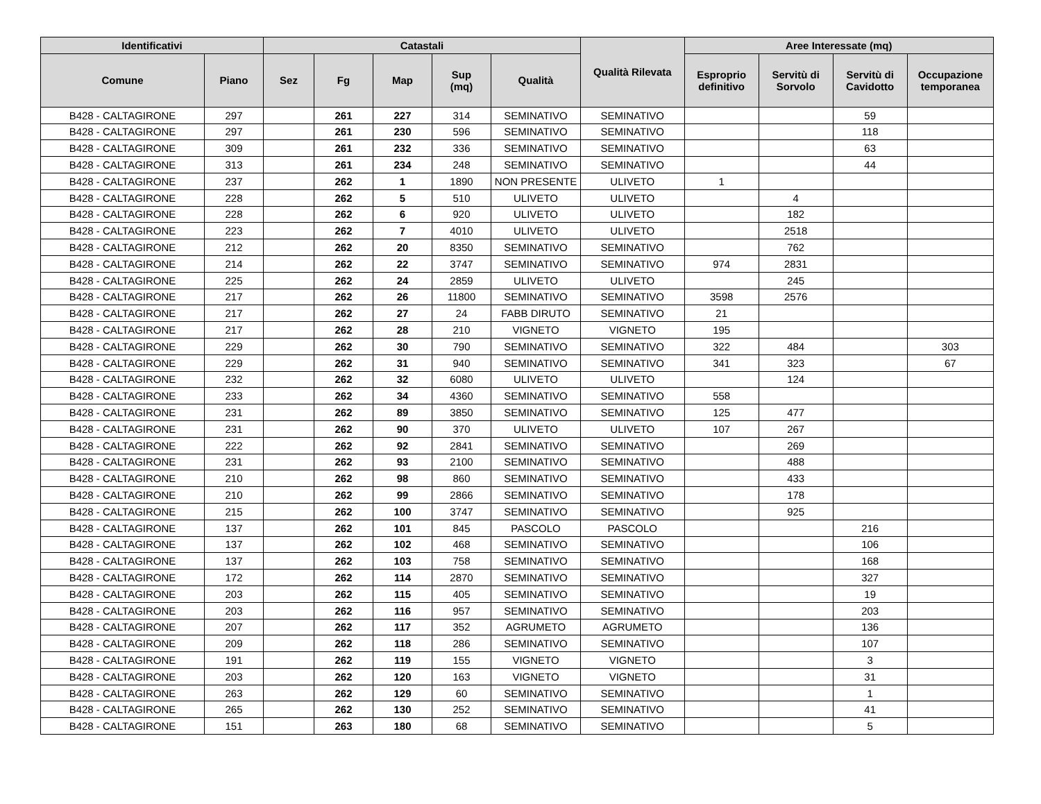| Identificativi | | Catastali | | | | | Qualità Rilevata | Aree Interessate (mq) | | | |
| --- | --- | --- | --- | --- | --- | --- | --- | --- | --- | --- | --- |
| Comune | Piano | Sez | Fg | Map | Sup (mq) | Qualità | | Esproprio definitivo | Servitù di Sorvolo | Servitù di Cavidotto | Occupazione temporanea |
| B428 - CALTAGIRONE | 297 | | 261 | 227 | 314 | SEMINATIVO | SEMINATIVO | | | 59 | |
| B428 - CALTAGIRONE | 297 | | 261 | 230 | 596 | SEMINATIVO | SEMINATIVO | | | 118 | |
| B428 - CALTAGIRONE | 309 | | 261 | 232 | 336 | SEMINATIVO | SEMINATIVO | | | 63 | |
| B428 - CALTAGIRONE | 313 | | 261 | 234 | 248 | SEMINATIVO | SEMINATIVO | | | 44 | |
| B428 - CALTAGIRONE | 237 | | 262 | 1 | 1890 | NON PRESENTE | ULIVETO | 1 | | | |
| B428 - CALTAGIRONE | 228 | | 262 | 5 | 510 | ULIVETO | ULIVETO | | 4 | | |
| B428 - CALTAGIRONE | 228 | | 262 | 6 | 920 | ULIVETO | ULIVETO | | 182 | | |
| B428 - CALTAGIRONE | 223 | | 262 | 7 | 4010 | ULIVETO | ULIVETO | | 2518 | | |
| B428 - CALTAGIRONE | 212 | | 262 | 20 | 8350 | SEMINATIVO | SEMINATIVO | | 762 | | |
| B428 - CALTAGIRONE | 214 | | 262 | 22 | 3747 | SEMINATIVO | SEMINATIVO | 974 | 2831 | | |
| B428 - CALTAGIRONE | 225 | | 262 | 24 | 2859 | ULIVETO | ULIVETO | | 245 | | |
| B428 - CALTAGIRONE | 217 | | 262 | 26 | 11800 | SEMINATIVO | SEMINATIVO | 3598 | 2576 | | |
| B428 - CALTAGIRONE | 217 | | 262 | 27 | 24 | FABB DIRUTO | SEMINATIVO | 21 | | | |
| B428 - CALTAGIRONE | 217 | | 262 | 28 | 210 | VIGNETO | VIGNETO | 195 | | | |
| B428 - CALTAGIRONE | 229 | | 262 | 30 | 790 | SEMINATIVO | SEMINATIVO | 322 | 484 | | 303 |
| B428 - CALTAGIRONE | 229 | | 262 | 31 | 940 | SEMINATIVO | SEMINATIVO | 341 | 323 | | 67 |
| B428 - CALTAGIRONE | 232 | | 262 | 32 | 6080 | ULIVETO | ULIVETO | | 124 | | |
| B428 - CALTAGIRONE | 233 | | 262 | 34 | 4360 | SEMINATIVO | SEMINATIVO | 558 | | | |
| B428 - CALTAGIRONE | 231 | | 262 | 89 | 3850 | SEMINATIVO | SEMINATIVO | 125 | 477 | | |
| B428 - CALTAGIRONE | 231 | | 262 | 90 | 370 | ULIVETO | ULIVETO | 107 | 267 | | |
| B428 - CALTAGIRONE | 222 | | 262 | 92 | 2841 | SEMINATIVO | SEMINATIVO | | 269 | | |
| B428 - CALTAGIRONE | 231 | | 262 | 93 | 2100 | SEMINATIVO | SEMINATIVO | | 488 | | |
| B428 - CALTAGIRONE | 210 | | 262 | 98 | 860 | SEMINATIVO | SEMINATIVO | | 433 | | |
| B428 - CALTAGIRONE | 210 | | 262 | 99 | 2866 | SEMINATIVO | SEMINATIVO | | 178 | | |
| B428 - CALTAGIRONE | 215 | | 262 | 100 | 3747 | SEMINATIVO | SEMINATIVO | | 925 | | |
| B428 - CALTAGIRONE | 137 | | 262 | 101 | 845 | PASCOLO | PASCOLO | | | 216 | |
| B428 - CALTAGIRONE | 137 | | 262 | 102 | 468 | SEMINATIVO | SEMINATIVO | | | 106 | |
| B428 - CALTAGIRONE | 137 | | 262 | 103 | 758 | SEMINATIVO | SEMINATIVO | | | 168 | |
| B428 - CALTAGIRONE | 172 | | 262 | 114 | 2870 | SEMINATIVO | SEMINATIVO | | | 327 | |
| B428 - CALTAGIRONE | 203 | | 262 | 115 | 405 | SEMINATIVO | SEMINATIVO | | | 19 | |
| B428 - CALTAGIRONE | 203 | | 262 | 116 | 957 | SEMINATIVO | SEMINATIVO | | | 203 | |
| B428 - CALTAGIRONE | 207 | | 262 | 117 | 352 | AGRUMETO | AGRUMETO | | | 136 | |
| B428 - CALTAGIRONE | 209 | | 262 | 118 | 286 | SEMINATIVO | SEMINATIVO | | | 107 | |
| B428 - CALTAGIRONE | 191 | | 262 | 119 | 155 | VIGNETO | VIGNETO | | | 3 | |
| B428 - CALTAGIRONE | 203 | | 262 | 120 | 163 | VIGNETO | VIGNETO | | | 31 | |
| B428 - CALTAGIRONE | 263 | | 262 | 129 | 60 | SEMINATIVO | SEMINATIVO | | | 1 | |
| B428 - CALTAGIRONE | 265 | | 262 | 130 | 252 | SEMINATIVO | SEMINATIVO | | | 41 | |
| B428 - CALTAGIRONE | 151 | | 263 | 180 | 68 | SEMINATIVO | SEMINATIVO | | | 5 | |